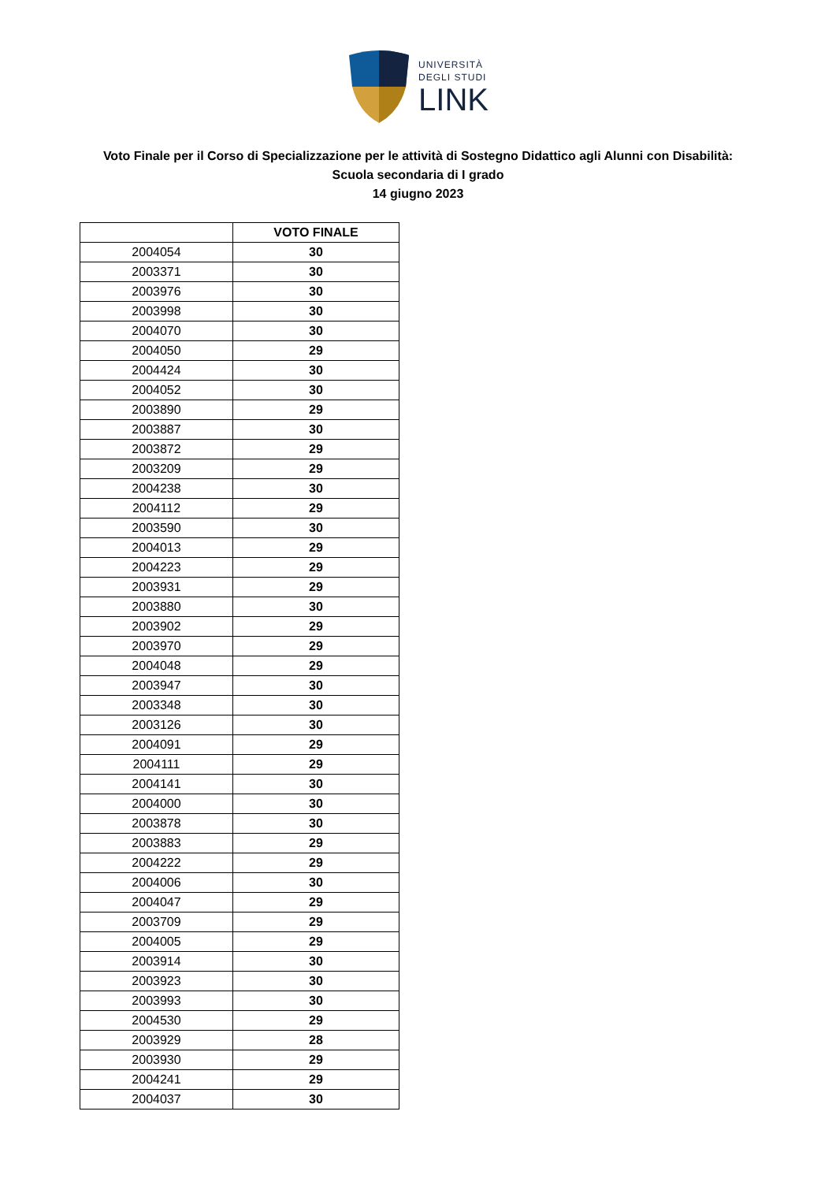UNIVERSITÀ
DEGLI STUDI
LINK
Voto Finale per il Corso di Specializzazione per le attività di Sostegno Didattico agli Alunni con Disabilità:
Scuola secondaria di I grado
14 giugno 2023
| | VOTO FINALE |
| --- | --- |
| 2004054 | 30 |
| 2003371 | 30 |
| 2003976 | 30 |
| 2003998 | 30 |
| 2004070 | 30 |
| 2004050 | 29 |
| 2004424 | 30 |
| 2004052 | 30 |
| 2003890 | 29 |
| 2003887 | 30 |
| 2003872 | 29 |
| 2003209 | 29 |
| 2004238 | 30 |
| 2004112 | 29 |
| 2003590 | 30 |
| 2004013 | 29 |
| 2004223 | 29 |
| 2003931 | 29 |
| 2003880 | 30 |
| 2003902 | 29 |
| 2003970 | 29 |
| 2004048 | 29 |
| 2003947 | 30 |
| 2003348 | 30 |
| 2003126 | 30 |
| 2004091 | 29 |
| 2004111 | 29 |
| 2004141 | 30 |
| 2004000 | 30 |
| 2003878 | 30 |
| 2003883 | 29 |
| 2004222 | 29 |
| 2004006 | 30 |
| 2004047 | 29 |
| 2003709 | 29 |
| 2004005 | 29 |
| 2003914 | 30 |
| 2003923 | 30 |
| 2003993 | 30 |
| 2004530 | 29 |
| 2003929 | 28 |
| 2003930 | 29 |
| 2004241 | 29 |
| 2004037 | 30 |